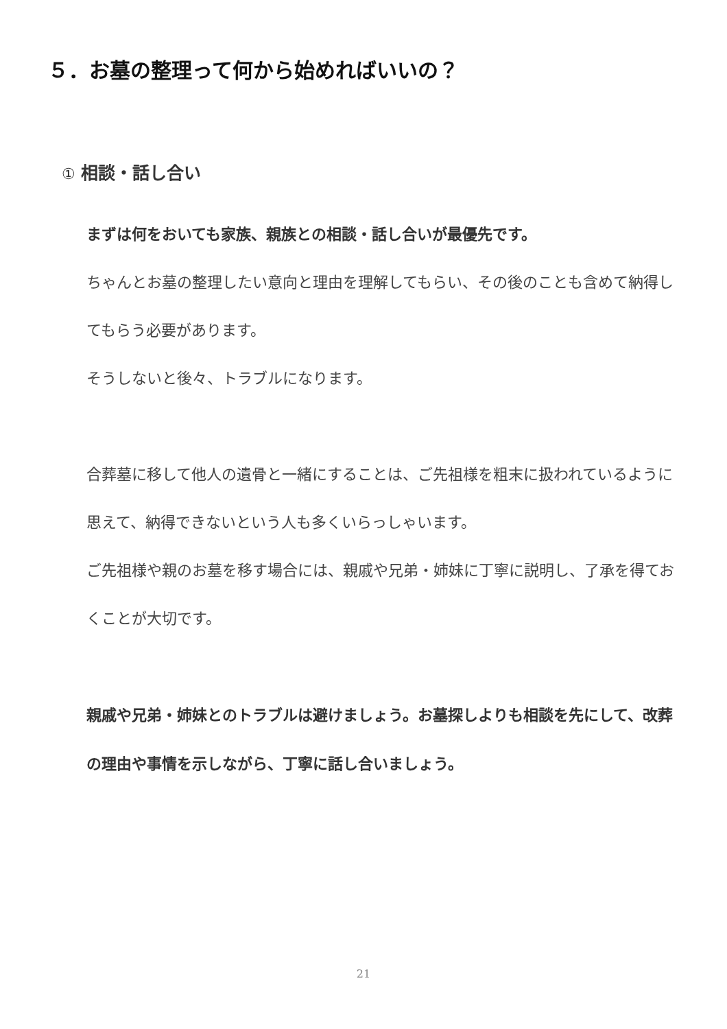５．お墓の整理って何から始めればいいの？
① 相談・話し合い
まずは何をおいても家族、親族との相談・話し合いが最優先です。
ちゃんとお墓の整理したい意向と理由を理解してもらい、その後のことも含めて納得してもらう必要があります。
そうしないと後々、トラブルになります。
合葬墓に移して他人の遺骨と一緒にすることは、ご先祖様を粗末に扱われているように思えて、納得できないという人も多くいらっしゃいます。
ご先祖様や親のお墓を移す場合には、親戚や兄弟・姉妹に丁寧に説明し、了承を得ておくことが大切です。
親戚や兄弟・姉妹とのトラブルは避けましょう。お墓探しよりも相談を先にして、改葬の理由や事情を示しながら、丁寧に話し合いましょう。
21